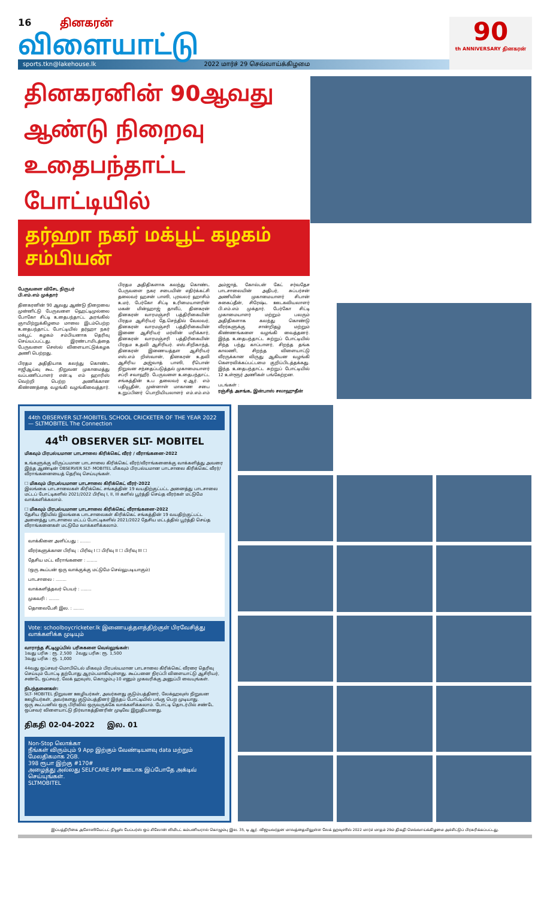16
தினகரன்
விளையாட்டு
sports.tkn@lakehouse.lk 2022 மார்ச் 29 செவ்வாய்க்கிழமை
90
th ANNIVERSARY தினகரன்
தினகரனின் 90ஆவது ஆண்டு நிறைவு
உதைபந்தாட்ட போட்டியில்
தர்ஹா நகர் மக்பூட் கழகம் சம்பியன்
பேருவளை விசேட நிருபர்
பி.எம்.எம் முக்தார்
தினகரனின் 90 ஆவது ஆண்டு நிறைவை முன்னிட்டு பேருவளை ஹெட்டிமுல்லை போகோ சிட்டி உதைபந்தாட்ட அரங்கில் ஞாயிற்றுக்கிழமை மாலை இடம்பெற்ற உதைபந்தாட்ட போட்டியில் தர்ஹா நகர் மக்பூட் கழகம் சம்பியனாக தெரிவு செய்யப்பட்டது. இரண்டாமிடத்தை பேருவளை செஸ்ல் விளையாட்டுக்கழக அணி பெற்றது.
பிரதம அதிதியாக கலந்து கொண்ட ஈஜிஆய்வு கூட நிறுவன முகாமைத்து வப்பணிப்பாளர் என்.டி எம் ஹாரிஸ் வெற்றி பெற்ற அணிக்கான கிண்ணத்தை வழங்கி வழங்கிவைத்தார். பிரதம அதிதிகளாக கலந்து கொண்ட பேருவளை நகர சபையின் எதிர்க்கட்சி தலைவர் ஹசன் பாஸி, புரவலர் ஹாசிம் உமர், பேர்கோ சிட்டி உரிமையாளரின் மகன் மின்ஹாஜ் தாலீப், தினகரன் தினகரன் வாரமஞ்சரி பத்திரிகையின் பிரதம ஆசிரியர் தே.செந்தில் வேலவர், தினகரன் வாரமஞ்சரி பத்திரிகையின் இணை ஆசிரியர் மர்லின் மரிக்கார், தினகரன் வாரமஞ்சரி பத்திரிகையின் பிரதம உதவி ஆசிரியர். எஸ்.சிறிகாந்த், தினகரன் இணையத்தள ஆசிரியர் எஸ்.எம் றிஸ்வான், தினகரன் உதவி ஆசிரிய அஜ்வாத் பாஸி, ரீபொன் நிறுவன சந்தைப்படுத்தல் முகாமையாளர் சப்ரி சவாஹீர். பேருவளை உதைபந்தாட்ட சங்கத்தின் உப தலைவர் ஏ.ஆர். எம் பதியூதீன், முன்னாள் மாகாண சபை உறுப்பினர் பொறியியலாளர் எம்.எம்.எம் அம்ஜாத், கோல்டன் கேட் சர்வதேச பாடசாலையின் அதிபர், சுப்பர்சன் அணியின் முகாமையாளர் சிபான் சுகைப்தீன், சிரேஷ்ட ஊடகவியலாளர் பி.எம்.எம் முக்தார். பேர்கோ சிட்டி முகாமையாளர் மற்றும் பலரும் அதிதிகளாக கலந்து கொண்டு வீரர்களுக்கு சான்றிதழ் மற்றும் கிண்ணங்களை வழங்கி வைத்தனர். இந்த உதைபந்தாட்ட சுற்றுப் போட்டியில் சிந்த பந்து காப்பாளர், சிறந்த தங்க காலணி, சிறந்த விளையாட்டு வீரருக்கான விருது ஆகியன வழங்கி கௌரவிக்கப்பட்டமை குறிப்பிடத்தக்கது. இந்த உதைபந்தாட்ட சுற்றுப் போட்டியில் 12 உள்ளூர் அணிகள் பங்கேற்றன.
படங்கள் :
ரஞ்சித் அசங்க, இன்பாஸ் சலாஹுதீன்
44th OBSERVER SLT-MOBITEL SCHOOL CRICKETER OF THE YEAR 2022 — SLTMOBITEL The Connection
44<sup>th</sup> OBSERVER SLT- MOBITEL
மிகவும் பிரபல்யமான பாடசாலை கிரிக்கெட் வீரர் / வீராங்கனை-2022
உங்களுக்கு விருப்பமான பாடசாலை கிரிக்கெட் வீரர்/வீராங்கனைக்கு வாக்களித்து அவரை இந்த ஆண்டின் OBSERVER SLT- MOBITEL மிகவும் பிரபல்யமான பாடசாலை கிரிக்கெட் வீரர்/வீராங்கனையைத் தெரிவு செய்யுங்கள்.
☐ மிகவும் பிரபல்யமான பாடசாலை கிரிக்கெட் வீரர்-2022
இலங்கை பாடசாலைகள் கிரிக்கெட் சங்கத்தின் 19 வயதிற்குட்பட்ட அனைத்து பாடசாலை மட்டப் போட்டிகளில் 2021/2022 பிரிவு I, II, III களில் பூர்த்தி செய்த வீரர்கள் மட்டுமே வாக்களிக்கலாம்.
☐ மிகவும் பிரபல்யமான பாடசாலை கிரிக்கெட் வீராங்கனை-2022
தேசிய ரீதியில் இலங்கை பாடசாலைகள் கிரிக்கெட் சங்கத்தின் 19 வயதிற்குட்பட்ட அனைத்து பாடசாலை மட்டப் போட்டிகளில் 2021/2022 தேசிய மட்டத்தில் பூர்த்தி செய்த வீராங்கனைகள் மட்டுமே வாக்களிக்கலாம்.
வாக்கினை அளிப்பது : ........
வீரர்களுக்கான பிரிவு : பிரிவு I ☐ பிரிவு II ☐ பிரிவு III ☐
தேசிய மட்ட வீராங்கனை : ........
(ஒரு கூப்பன் ஒரு வாக்குக்கு மட்டுமே செல்லுபடியாகும்)
பாடசாலை : ........
வாக்களித்தவர் பெயர் : ........
முகவரி : ........
தொலைபேசி இல. : ........
Vote: schoolboycricketer.lk இணையத்தளத்திற்குள் பிரவேசித்து வாக்களிக்க முடியும்
வாராந்த சீட்டிழுப்பில் பரிசுகளை வெல்லுங்கள்:
1வது பரிசு : ரூ. 2,500 2வது பரிசு: ரூ. 1,500
3வது பரிசு : ரூ. 1,000
44வது ஒப்சவர்-மொபிடெல் மிகவும் பிரபல்யமான பாடசாலை கிரிக்கெட் வீரரை தெரிவு செய்யும் போட்டி தற்போது ஆரம்பமாகியுள்ளது. கூப்பனை நிரப்பி விளையாட்டு ஆசிரியர், சண்டே ஒப்சவர், லேக் ஹவுஸ், கொழும்பு-10 எனும் முகவரிக்கு அனுப்பி வையுங்கள்.
நிபந்தனைகள்:
SLT- MOBITEL நிறுவன ஊழியர்கள், அவர்களது குடும்பத்தினர், லேக்ஹவுஸ் நிறுவன ஊழியர்கள், அவர்களது குடும்பத்தினர் இந்தப் போட்டியில் பங்கு பெற முடியாது.
ஒரு கூப்பனில் ஒரு பிரிவில் ஒருவருக்கே வாக்களிக்கலாம். போட்டி தொடர்பில் சண்டே ஒப்சவர் விளையாட்டு நிர்வாகத்தினரின் முடிவே இறுதியானது.
திகதி 02-04-2022 இல. 01
Non-Stop லொக்கா
நீங்கள் விரும்பும் 9 App இற்கும் வேண்டியளவு data மற்றும் மேலதிகமாக 2GB.
398 ரூபா இற்கு #170#
அழைத்து அல்லது SELFCARE APP ஊடாக இப்போதே அக்டிவ் செய்யுங்கள்.
SLTMOBITEL
இப்பத்திரிகை அசோஸியேட்டட் நியூஸ் பேப்பர்ஸ் ஒப் சிலோன் லிமிடட் கம்பனியரால் கொழும்பு இல. 35, டி ஆர். விஜயவர்தன மாவத்தையிலுள்ள லேக் ஹவுஸில் 2022 மார்ச் மாதம் 29ம் திகதி செவ்வாய்க்கிழமை அச்சிட்டுப் பிரசுரிக்கப்பட்டது.